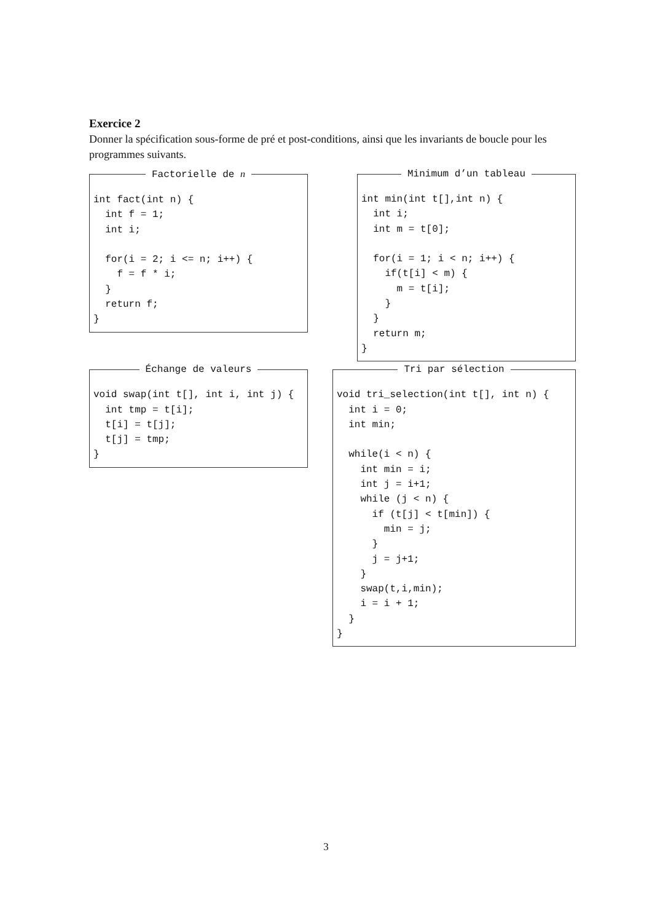Exercice 2
Donner la spécification sous-forme de pré et post-conditions, ainsi que les invariants de boucle pour les programmes suivants.
Factorielle de n
int fact(int n) {
  int f = 1;
  int i;

  for(i = 2; i <= n; i++) {
    f = f * i;
  }
  return f;
}
Minimum d’un tableau
int min(int t[],int n) {
  int i;
  int m = t[0];

  for(i = 1; i < n; i++) {
    if(t[i] < m) {
      m = t[i];
    }
  }
  return m;
}
Échange de valeurs
void swap(int t[], int i, int j) {
  int tmp = t[i];
  t[i] = t[j];
  t[j] = tmp;
}
Tri par sélection
void tri_selection(int t[], int n) {
  int i = 0;
  int min;

  while(i < n) {
    int min = i;
    int j = i+1;
    while (j < n) {
      if (t[j] < t[min]) {
        min = j;
      }
      j = j+1;
    }
    swap(t,i,min);
    i = i + 1;
  }
}
3